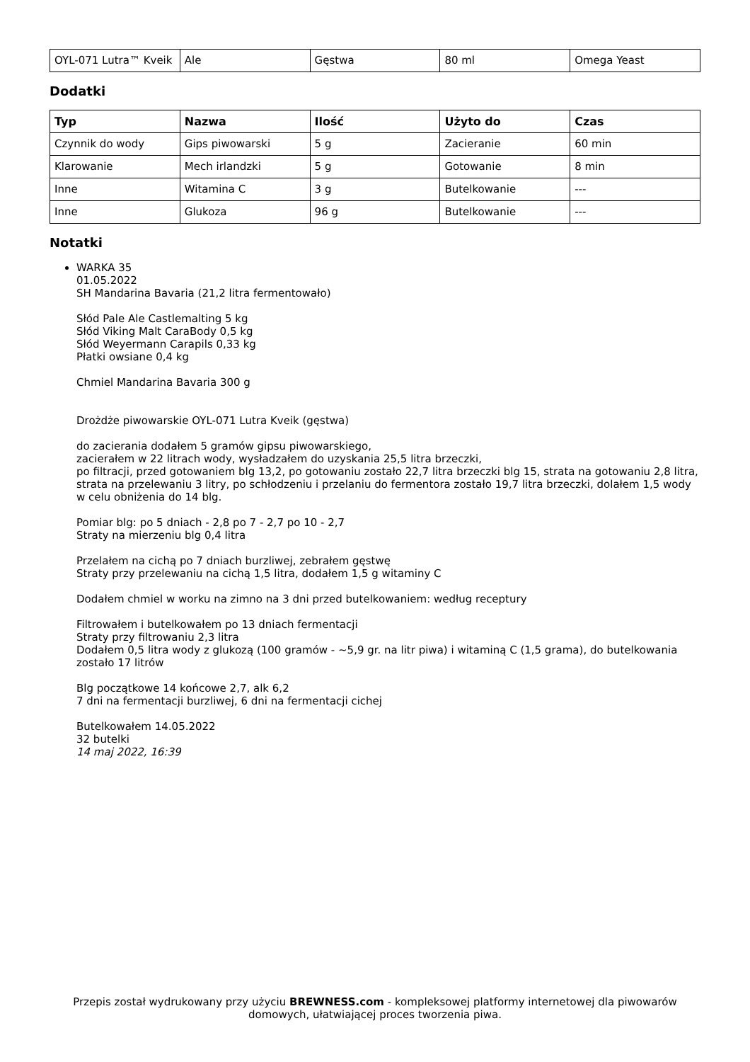| OYL-071 Lutra™ Kveik | Ale | Gęstwa | 80 ml | Omega Yeast |
Dodatki
| Typ | Nazwa | Ilość | Użyto do | Czas |
| --- | --- | --- | --- | --- |
| Czynnik do wody | Gips piwowarski | 5 g | Zacieranie | 60 min |
| Klarowanie | Mech irlandzki | 5 g | Gotowanie | 8 min |
| Inne | Witamina C | 3 g | Butelkowanie | --- |
| Inne | Glukoza | 96 g | Butelkowanie | --- |
Notatki
WARKA 35
01.05.2022
SH Mandarina Bavaria (21,2 litra fermentowało)
Słód Pale Ale Castlemalting 5 kg
Słód Viking Malt CaraBody 0,5 kg
Słód Weyermann Carapils 0,33 kg
Płatki owsiane 0,4 kg
Chmiel Mandarina Bavaria 300 g
Drożdże piwowarskie OYL-071 Lutra Kveik (gęstwa)
do zacierania dodałem 5 gramów gipsu piwowarskiego,
zacierałem w 22 litrach wody, wysładzałem do uzyskania 25,5 litra brzeczki,
po filtracji, przed gotowaniem blg 13,2, po gotowaniu zostało 22,7 litra brzeczki blg 15, strata na gotowaniu 2,8 litra, strata na przelewaniu 3 litry, po schłodzeniu i przelaniu do fermentora zostało 19,7 litra brzeczki, dolałem 1,5 wody w celu obniżenia do 14 blg.
Pomiar blg: po 5 dniach - 2,8 po 7 - 2,7 po 10 - 2,7
Straty na mierzeniu blg 0,4 litra
Przelałem na cichą po 7 dniach burzliwej, zebrałem gęstwę
Straty przy przelewaniu na cichą 1,5 litra, dodałem 1,5 g witaminy C
Dodałem chmiel w worku na zimno na 3 dni przed butelkowaniem: według receptury
Filtrowałem i butelkowałem po 13 dniach fermentacji
Straty przy filtrowaniu 2,3 litra
Dodałem 0,5 litra wody z glukozą (100 gramów - ~5,9 gr. na litr piwa) i witaminą C (1,5 grama), do butelkowania zostało 17 litrów
Blg początkowe 14 końcowe 2,7, alk 6,2
7 dni na fermentacji burzliwej, 6 dni na fermentacji cichej
Butelkowałem 14.05.2022
32 butelki
14 maj 2022, 16:39
Przepis został wydrukowany przy użyciu BREWNESS.com - kompleksowej platformy internetowej dla piwowarów domowych, ułatwiającej proces tworzenia piwa.